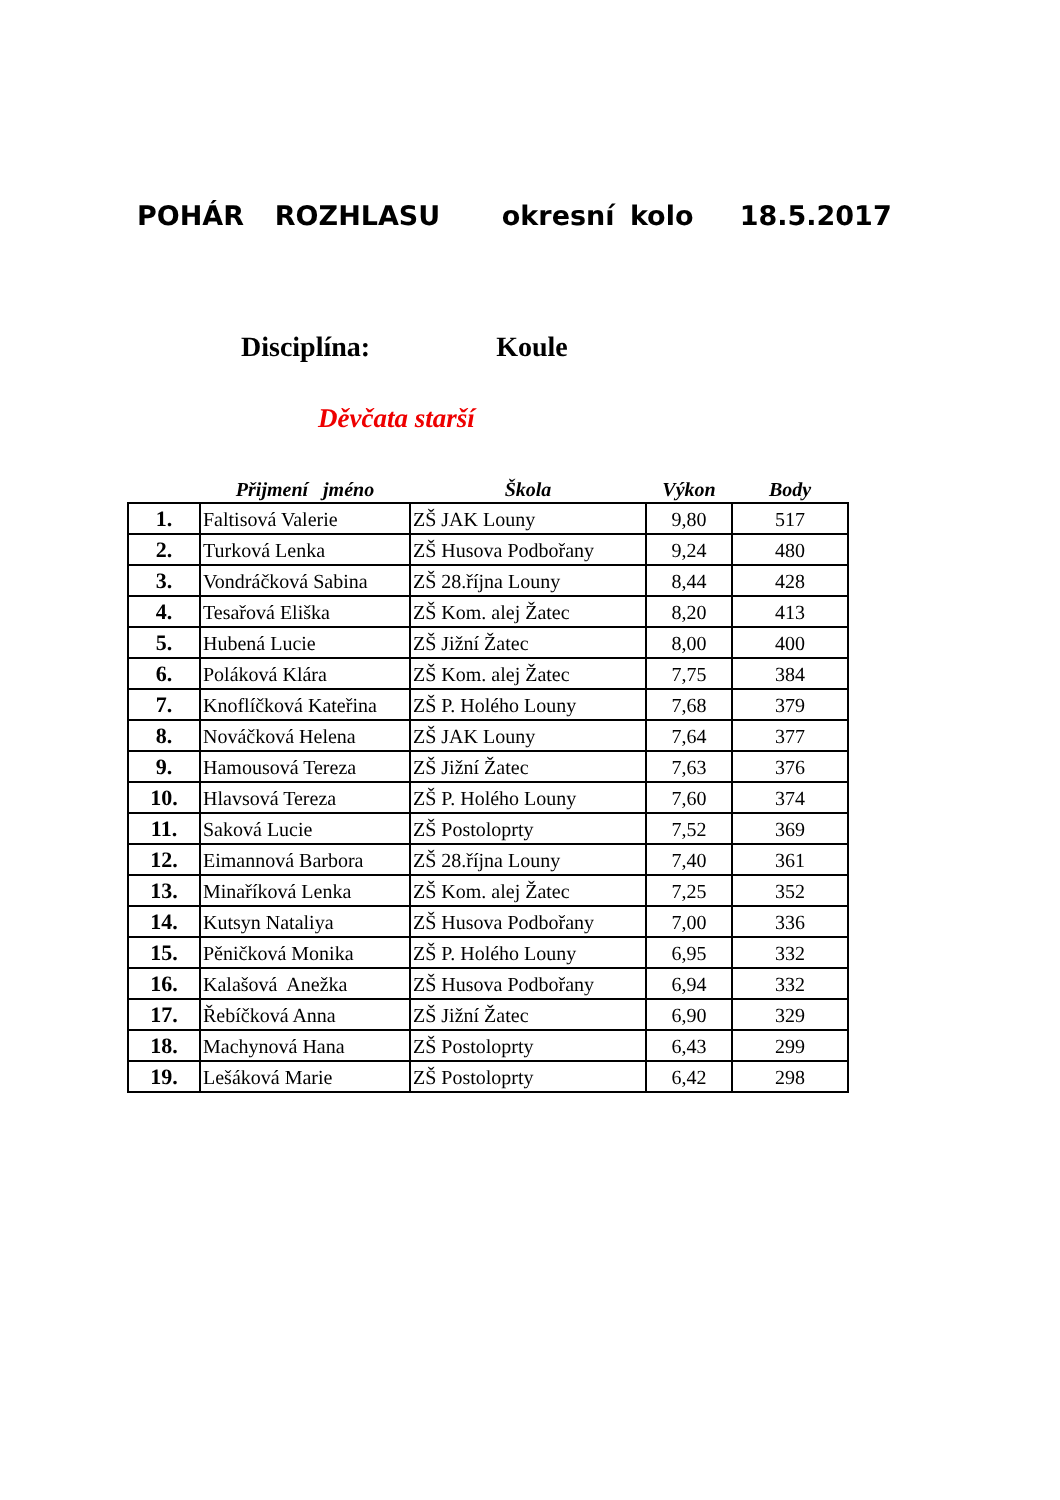POHÁR ROZHLASU okresní kolo 18.5.2017
Disciplína: Koule
Děvčata starší
| | Přijmení jméno | Škola | Výkon | Body |
| --- | --- | --- | --- | --- |
| 1. | Faltisová Valerie | ZŠ JAK Louny | 9,80 | 517 |
| 2. | Turková Lenka | ZŠ Husova Podbořany | 9,24 | 480 |
| 3. | Vondráčková Sabina | ZŠ 28.října Louny | 8,44 | 428 |
| 4. | Tesařová Eliška | ZŠ Kom. alej Žatec | 8,20 | 413 |
| 5. | Hubená Lucie | ZŠ Jižní Žatec | 8,00 | 400 |
| 6. | Poláková Klára | ZŠ Kom. alej Žatec | 7,75 | 384 |
| 7. | Knoflíčková Kateřina | ZŠ P. Holého Louny | 7,68 | 379 |
| 8. | Nováčková Helena | ZŠ JAK Louny | 7,64 | 377 |
| 9. | Hamousová Tereza | ZŠ Jižní Žatec | 7,63 | 376 |
| 10. | Hlavsová Tereza | ZŠ P. Holého Louny | 7,60 | 374 |
| 11. | Saková Lucie | ZŠ Postoloprty | 7,52 | 369 |
| 12. | Eimannová Barbora | ZŠ 28.října Louny | 7,40 | 361 |
| 13. | Minaříková Lenka | ZŠ Kom. alej Žatec | 7,25 | 352 |
| 14. | Kutsyn Nataliya | ZŠ Husova Podbořany | 7,00 | 336 |
| 15. | Pěničková Monika | ZŠ P. Holého Louny | 6,95 | 332 |
| 16. | Kalašová Anežka | ZŠ Husova Podbořany | 6,94 | 332 |
| 17. | Řebíčková Anna | ZŠ Jižní Žatec | 6,90 | 329 |
| 18. | Machynová Hana | ZŠ Postoloprty | 6,43 | 299 |
| 19. | Lešáková Marie | ZŠ Postoloprty | 6,42 | 298 |